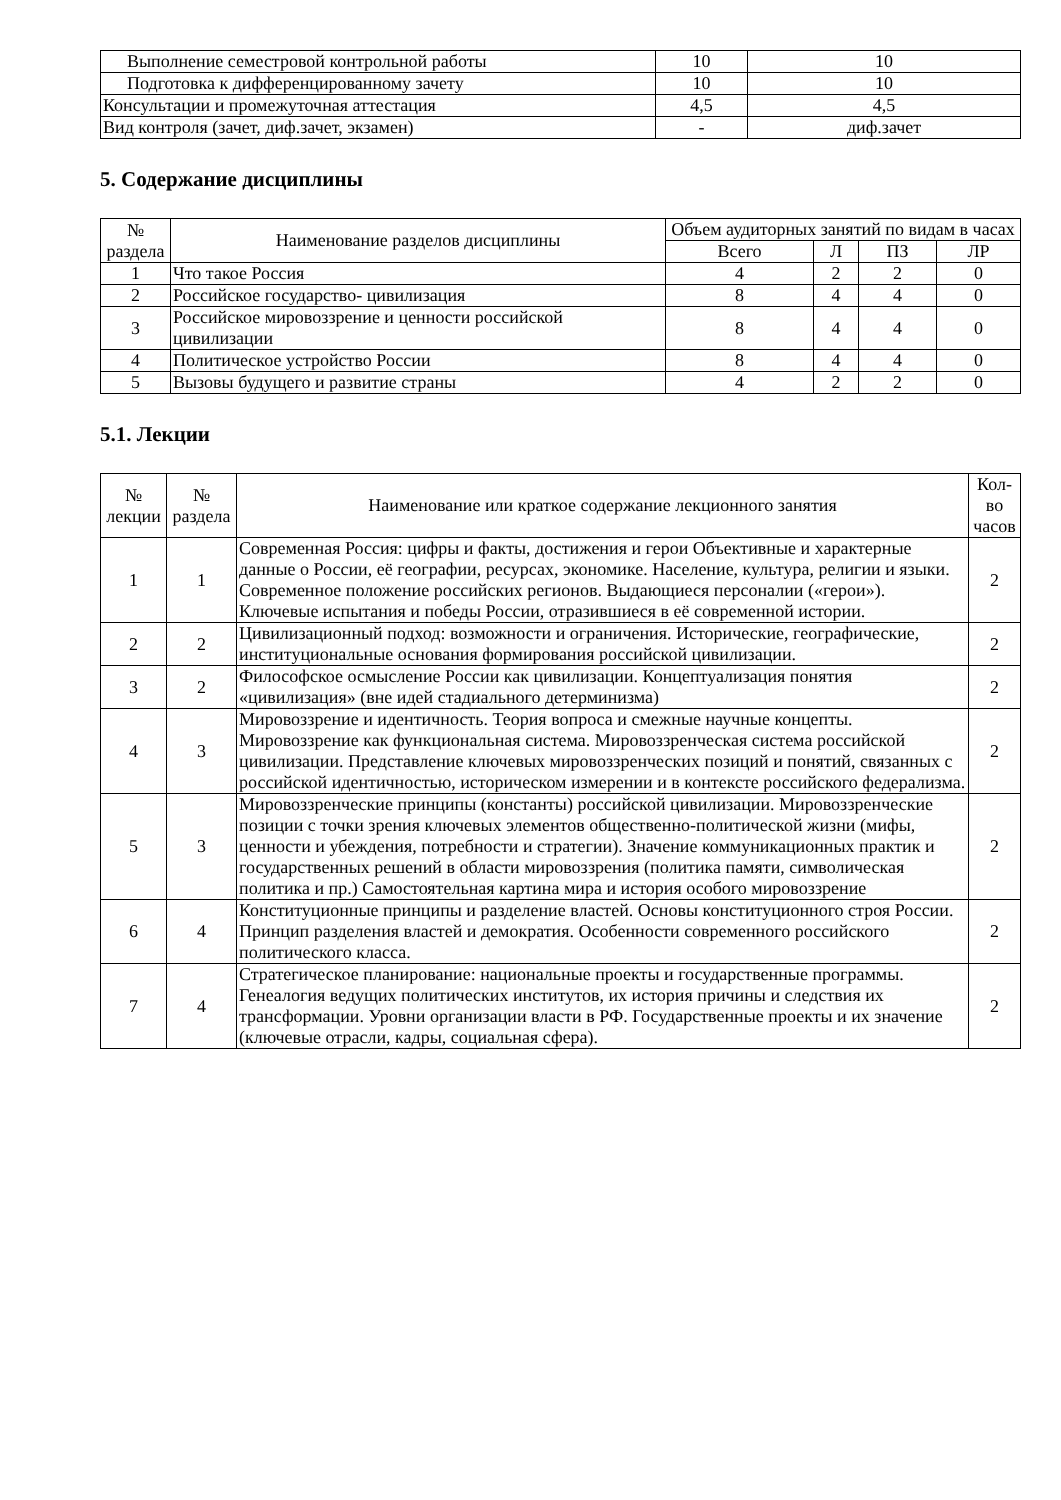| Выполнение семестровой контрольной работы | 10 | 10 |
| Подготовка к дифференцированному зачету | 10 | 10 |
| Консультации и промежуточная аттестация | 4,5 | 4,5 |
| Вид контроля (зачет, диф.зачет, экзамен) | - | диф.зачет |
5. Содержание дисциплины
| № раздела | Наименование разделов дисциплины | Объем аудиторных занятий по видам в часах | | | |
| --- | --- | --- | --- | --- | --- |
| | | Всего | Л | ПЗ | ЛР |
| 1 | Что такое Россия | 4 | 2 | 2 | 0 |
| 2 | Российское государство- цивилизация | 8 | 4 | 4 | 0 |
| 3 | Российское мировоззрение и ценности российской цивилизации | 8 | 4 | 4 | 0 |
| 4 | Политическое устройство России | 8 | 4 | 4 | 0 |
| 5 | Вызовы будущего и развитие страны | 4 | 2 | 2 | 0 |
5.1. Лекции
| № лекции | № раздела | Наименование или краткое содержание лекционного занятия | Кол- во часов |
| --- | --- | --- | --- |
| 1 | 1 | Современная Россия: цифры и факты, достижения и герои Объективные и характерные данные о России, её географии, ресурсах, экономике. Население, культура, религии и языки. Современное положение российских регионов. Выдающиеся персоналии («герои»). Ключевые испытания и победы России, отразившиеся в её современной истории. | 2 |
| 2 | 2 | Цивилизационный подход: возможности и ограничения. Исторические, географические, институциональные основания формирования российской цивилизации. | 2 |
| 3 | 2 | Философское осмысление России как цивилизации. Концептуализация понятия «цивилизация» (вне идей стадиального детерминизма) | 2 |
| 4 | 3 | Мировоззрение и идентичность. Теория вопроса и смежные научные концепты. Мировоззрение как функциональная система. Мировоззренческая система российской цивилизации. Представление ключевых мировоззренческих позиций и понятий, связанных с российской идентичностью, историческом измерении и в контексте российского федерализма. | 2 |
| 5 | 3 | Мировоззренческие принципы (константы) российской цивилизации. Мировоззренческие позиции с точки зрения ключевых элементов общественно-политической жизни (мифы, ценности и убеждения, потребности и стратегии). Значение коммуникационных практик и государственных решений в области мировоззрения (политика памяти, символическая политика и пр.) Самостоятельная картина мира и история особого мировоззрение | 2 |
| 6 | 4 | Конституционные принципы и разделение властей. Основы конституционного строя России. Принцип разделения властей и демократия. Особенности современного российского политического класса. | 2 |
| 7 | 4 | Стратегическое планирование: национальные проекты и государственные программы. Генеалогия ведущих политических институтов, их история причины и следствия их трансформации. Уровни организации власти в РФ. Государственные проекты и их значение (ключевые отрасли, кадры, социальная сфера). | 2 |